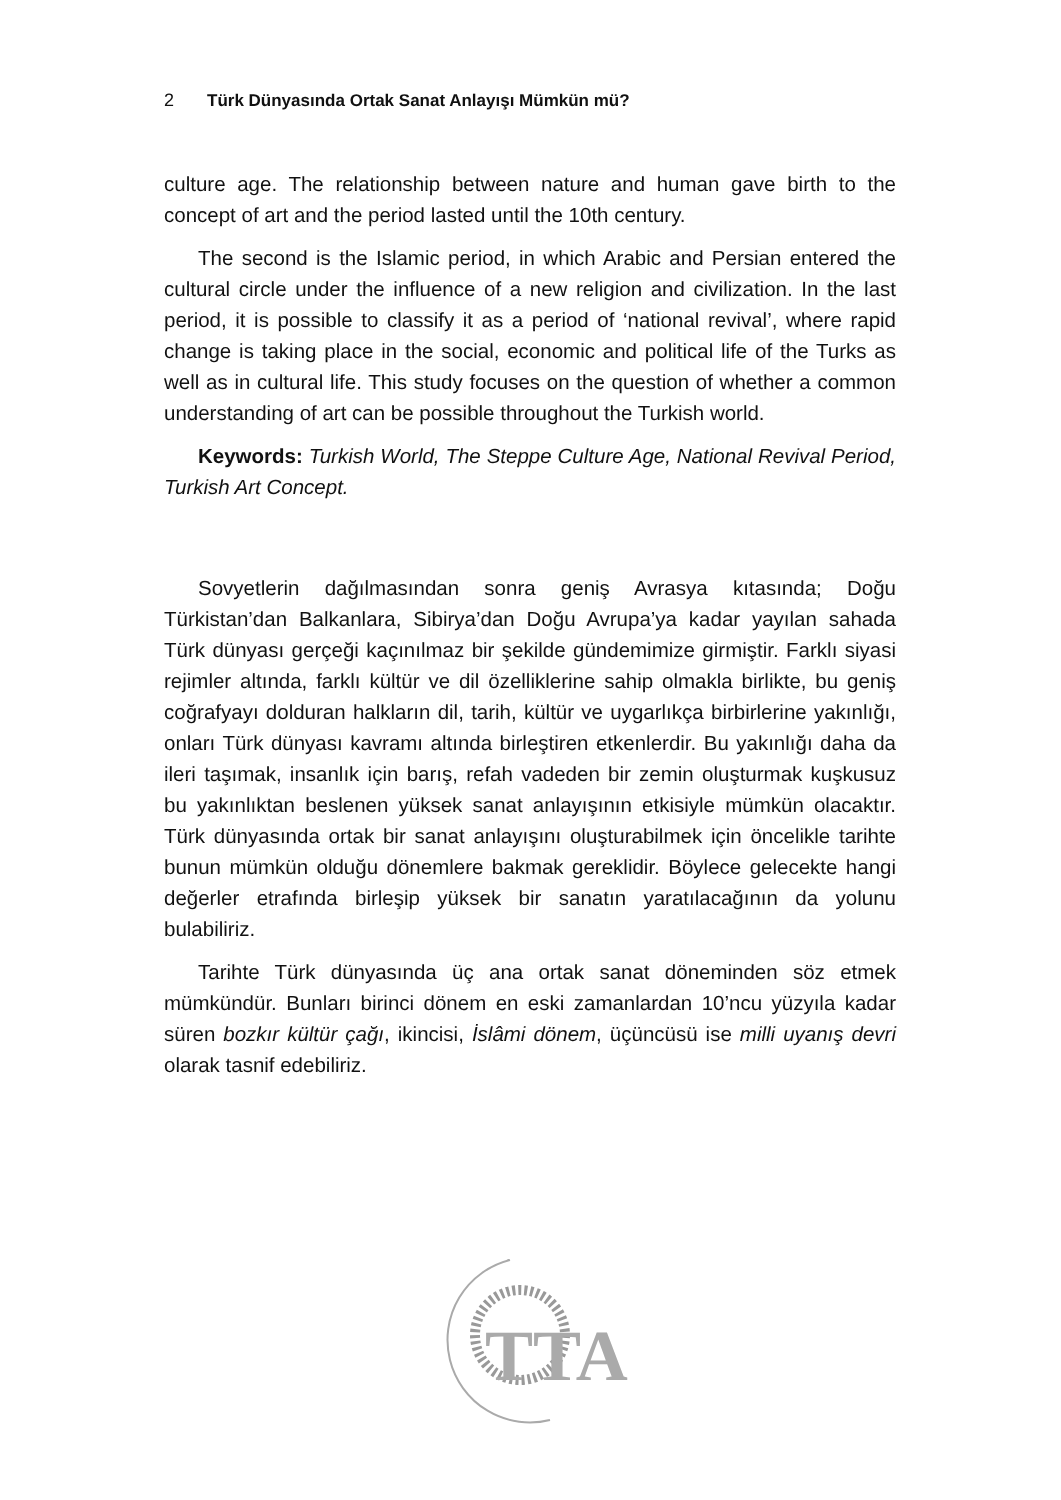2 Türk Dünyasında Ortak Sanat Anlayışı Mümkün mü?
culture age. The relationship between nature and human gave birth to the concept of art and the period lasted until the 10th century.
The second is the Islamic period, in which Arabic and Persian entered the cultural circle under the influence of a new religion and civilization. In the last period, it is possible to classify it as a period of ‘national revival’, where rapid change is taking place in the social, economic and political life of the Turks as well as in cultural life. This study focuses on the question of whether a common understanding of art can be possible throughout the Turkish world.
Keywords: Turkish World, The Steppe Culture Age, National Revival Period, Turkish Art Concept.
Sovyetlerin dağılmasından sonra geniş Avrasya kıtasında; Doğu Türkistan’dan Balkanlara, Sibirya’dan Doğu Avrupa’ya kadar yayılan sahada Türk dünyası gerçeği kaçınılmaz bir şekilde gündemimize girmiştir. Farklı siyasi rejimler altında, farklı kültür ve dil özelliklerine sahip olmakla birlikte, bu geniş coğrafyayı dolduran halkların dil, tarih, kültür ve uygarlıkça birbirlerine yakınlığı, onları Türk dünyası kavramı altında birleştiren etkenlerdir. Bu yakınlığı daha da ileri taşımak, insanlık için barış, refah vadeden bir zemin oluşturmak kuşkusuz bu yakınlıktan beslenen yüksek sanat anlayışının etkisiyle mümkün olacaktır. Türk dünyasında ortak bir sanat anlayışını oluşturabilmek için öncelikle tarihte bunun mümkün olduğu dönemlere bakmak gereklidir. Böylece gelecekte hangi değerler etrafında birleşip yüksek bir sanatın yaratılacağının da yolunu bulabiliriz.
Tarihte Türk dünyasında üç ana ortak sanat döneminden söz etmek mümkündür. Bunları birinci dönem en eski zamanlardan 10’ncu yüzyıla kadar süren bozkır kültür çağı, ikincisi, İslâmi dönem, üçüncüsü ise milli uyanış devri olarak tasnif edebiliriz.
TTA